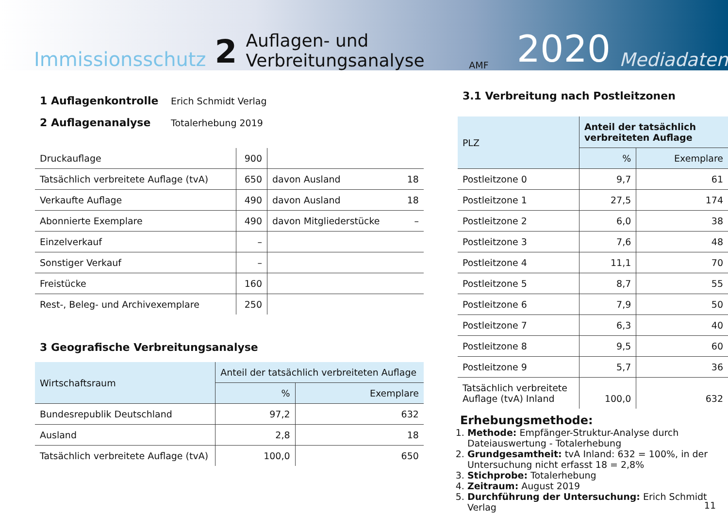Immissionsschutz 2 Auflagen- und Verbreitungsanalyse AMF 2020 Mediadaten
| 1 Auflagenkontrolle | Erich Schmidt Verlag |
| 2 Auflagenanalyse | Totalerhebung 2019 |
| Druckauflage | 900 | | |
| Tatsächlich verbreitete Auflage (tvA) | 650 | davon Ausland | 18 |
| Verkaufte Auflage | 490 | davon Ausland | 18 |
| Abonnierte Exemplare | 490 | davon Mitgliederstücke | – |
| Einzelverkauf | – | | |
| Sonstiger Verkauf | – | | |
| Freistücke | 160 | | |
| Rest-, Beleg- und Archivexemplare | 250 | | |
3 Geografische Verbreitungsanalyse
| Wirtschaftsraum | Anteil der tatsächlich verbreiteten Auflage | |
| --- | --- | --- |
| | % | Exemplare |
| Bundesrepublik Deutschland | 97,2 | 632 |
| Ausland | 2,8 | 18 |
| Tatsächlich verbreitete Auflage (tvA) | 100,0 | 650 |
3.1 Verbreitung nach Postleitzonen
| PLZ | Anteil der tatsächlich verbreiteten Auflage | |
| --- | --- | --- |
| | % | Exemplare |
| Postleitzone 0 | 9,7 | 61 |
| Postleitzone 1 | 27,5 | 174 |
| Postleitzone 2 | 6,0 | 38 |
| Postleitzone 3 | 7,6 | 48 |
| Postleitzone 4 | 11,1 | 70 |
| Postleitzone 5 | 8,7 | 55 |
| Postleitzone 6 | 7,9 | 50 |
| Postleitzone 7 | 6,3 | 40 |
| Postleitzone 8 | 9,5 | 60 |
| Postleitzone 9 | 5,7 | 36 |
| Tatsächlich verbreitete Auflage (tvA) Inland | 100,0 | 632 |
Erhebungsmethode:
1. Methode: Empfänger-Struktur-Analyse durch Dateiauswertung - Totalerhebung
2. Grundgesamtheit: tvA Inland: 632 = 100%, in der Untersuchung nicht erfasst 18 = 2,8%
3. Stichprobe: Totalerhebung
4. Zeitraum: August 2019
5. Durchführung der Untersuchung: Erich Schmidt Verlag
11